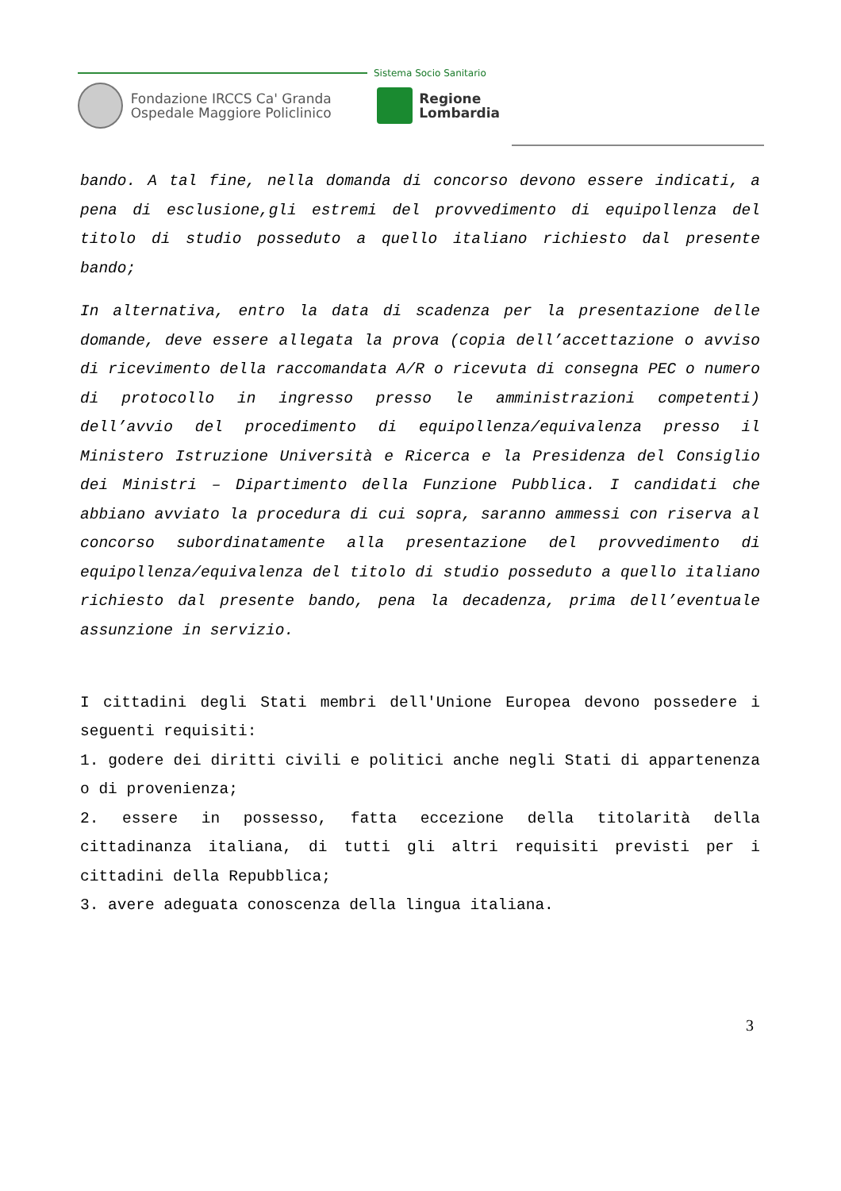Sistema Socio Sanitario
Fondazione IRCCS Ca' Granda Ospedale Maggiore Policlinico
Regione
Lombardia
bando. A tal fine, nella domanda di concorso devono essere indicati, a pena di esclusione,gli estremi del provvedimento di equipollenza del titolo di studio posseduto a quello italiano richiesto dal presente bando;
In alternativa, entro la data di scadenza per la presentazione delle domande, deve essere allegata la prova (copia dell’accettazione o avviso di ricevimento della raccomandata A/R o ricevuta di consegna PEC o numero di protocollo in ingresso presso le amministrazioni competenti) dell’avvio del procedimento di equipollenza/equivalenza presso il Ministero Istruzione Università e Ricerca e la Presidenza del Consiglio dei Ministri – Dipartimento della Funzione Pubblica. I candidati che abbiano avviato la procedura di cui sopra, saranno ammessi con riserva al concorso subordinatamente alla presentazione del provvedimento di equipollenza/equivalenza del titolo di studio posseduto a quello italiano richiesto dal presente bando, pena la decadenza, prima dell’eventuale assunzione in servizio.
I cittadini degli Stati membri dell'Unione Europea devono possedere i seguenti requisiti:
1. godere dei diritti civili e politici anche negli Stati di appartenenza o di provenienza;
2. essere in possesso, fatta eccezione della titolarità della cittadinanza italiana, di tutti gli altri requisiti previsti per i cittadini della Repubblica;
3. avere adeguata conoscenza della lingua italiana.
3